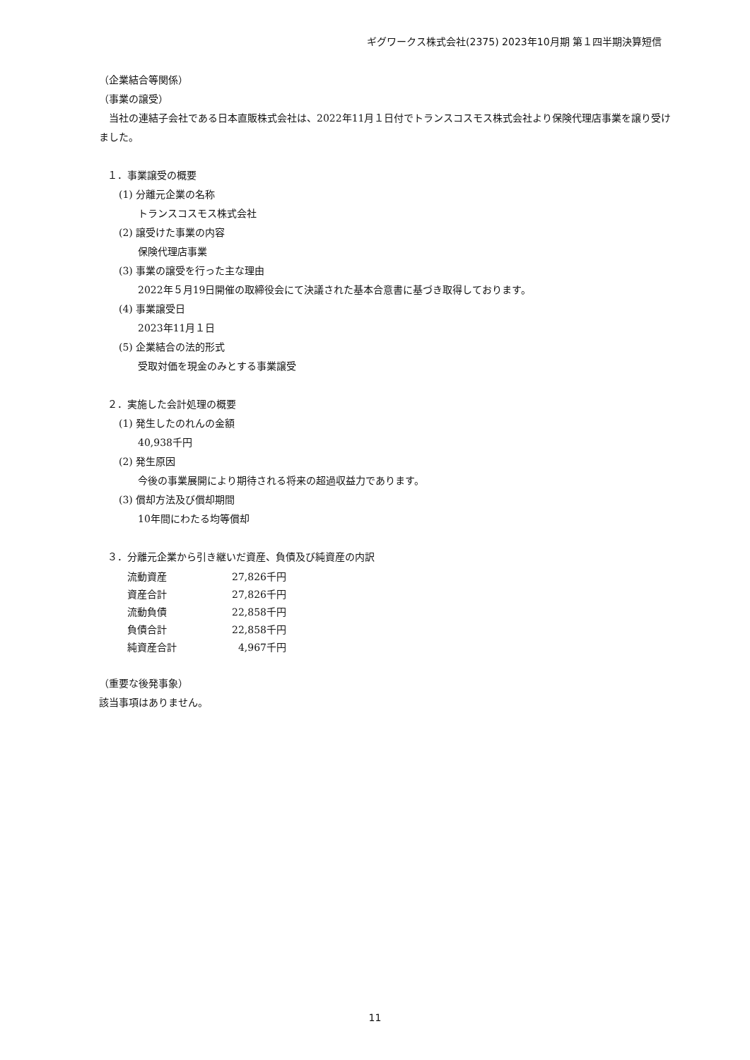ギグワークス株式会社(2375) 2023年10月期 第１四半期決算短信
（企業結合等関係）
（事業の譲受）
　当社の連結子会社である日本直販株式会社は、2022年11月１日付でトランスコスモス株式会社より保険代理店事業を譲り受けました。
１．事業譲受の概要
(1) 分離元企業の名称
トランスコスモス株式会社
(2) 譲受けた事業の内容
保険代理店事業
(3) 事業の譲受を行った主な理由
2022年５月19日開催の取締役会にて決議された基本合意書に基づき取得しております。
(4) 事業譲受日
2023年11月１日
(5) 企業結合の法的形式
受取対価を現金のみとする事業譲受
２．実施した会計処理の概要
(1) 発生したのれんの金額
40,938千円
(2) 発生原因
今後の事業展開により期待される将来の超過収益力であります。
(3) 償却方法及び償却期間
10年間にわたる均等償却
３．分離元企業から引き継いだ資産、負債及び純資産の内訳
| 流動資産 | 27,826千円 |
| 資産合計 | 27,826千円 |
| 流動負債 | 22,858千円 |
| 負債合計 | 22,858千円 |
| 純資産合計 | 4,967千円 |
（重要な後発事象）
該当事項はありません。
11